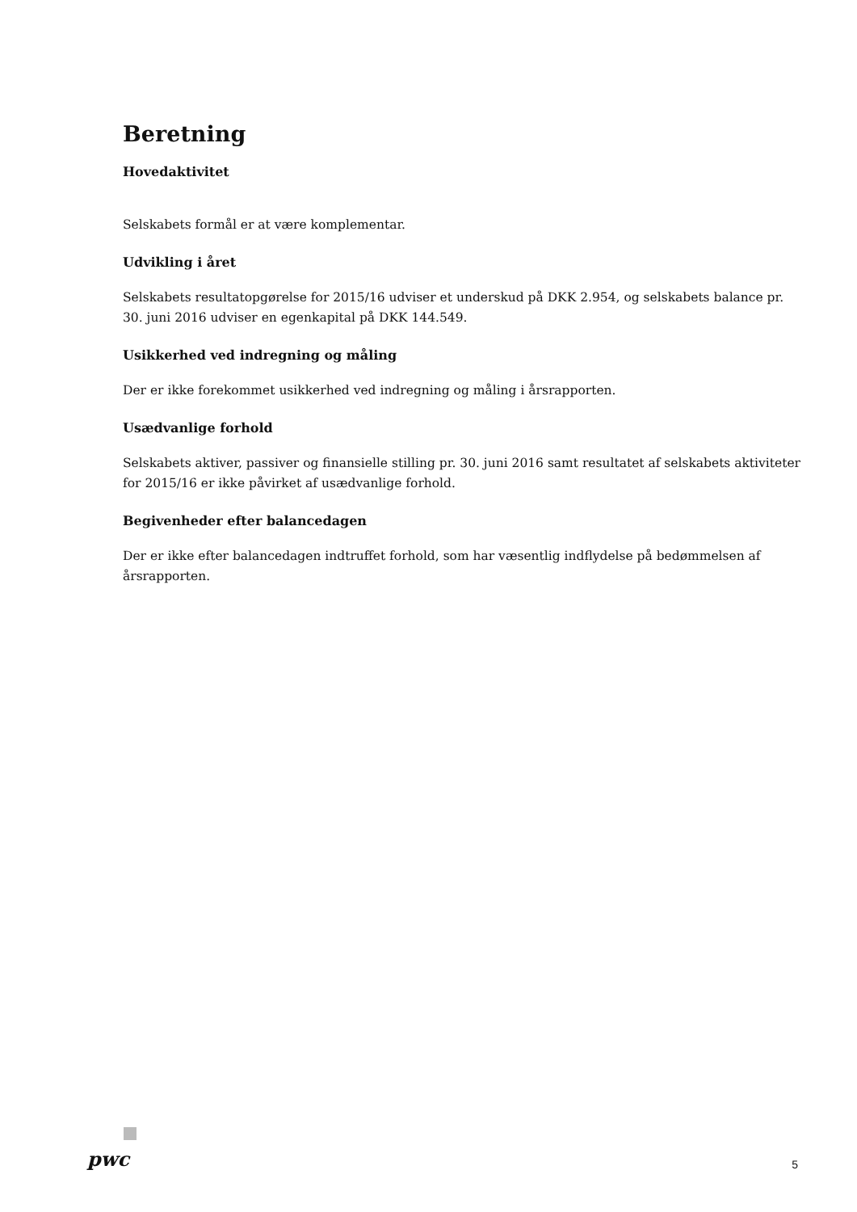Beretning
Hovedaktivitet
Selskabets formål er at være komplementar.
Udvikling i året
Selskabets resultatopgørelse for 2015/16 udviser et underskud på DKK 2.954, og selskabets balance pr. 30. juni 2016 udviser en egenkapital på DKK 144.549.
Usikkerhed ved indregning og måling
Der er ikke forekommet usikkerhed ved indregning og måling i årsrapporten.
Usædvanlige forhold
Selskabets aktiver, passiver og finansielle stilling pr. 30. juni 2016 samt resultatet af selskabets aktiviteter for 2015/16 er ikke påvirket af usædvanlige forhold.
Begivenheder efter balancedagen
Der er ikke efter balancedagen indtruffet forhold, som har væsentlig indflydelse på bedømmelsen af årsrapporten.
pwc
5